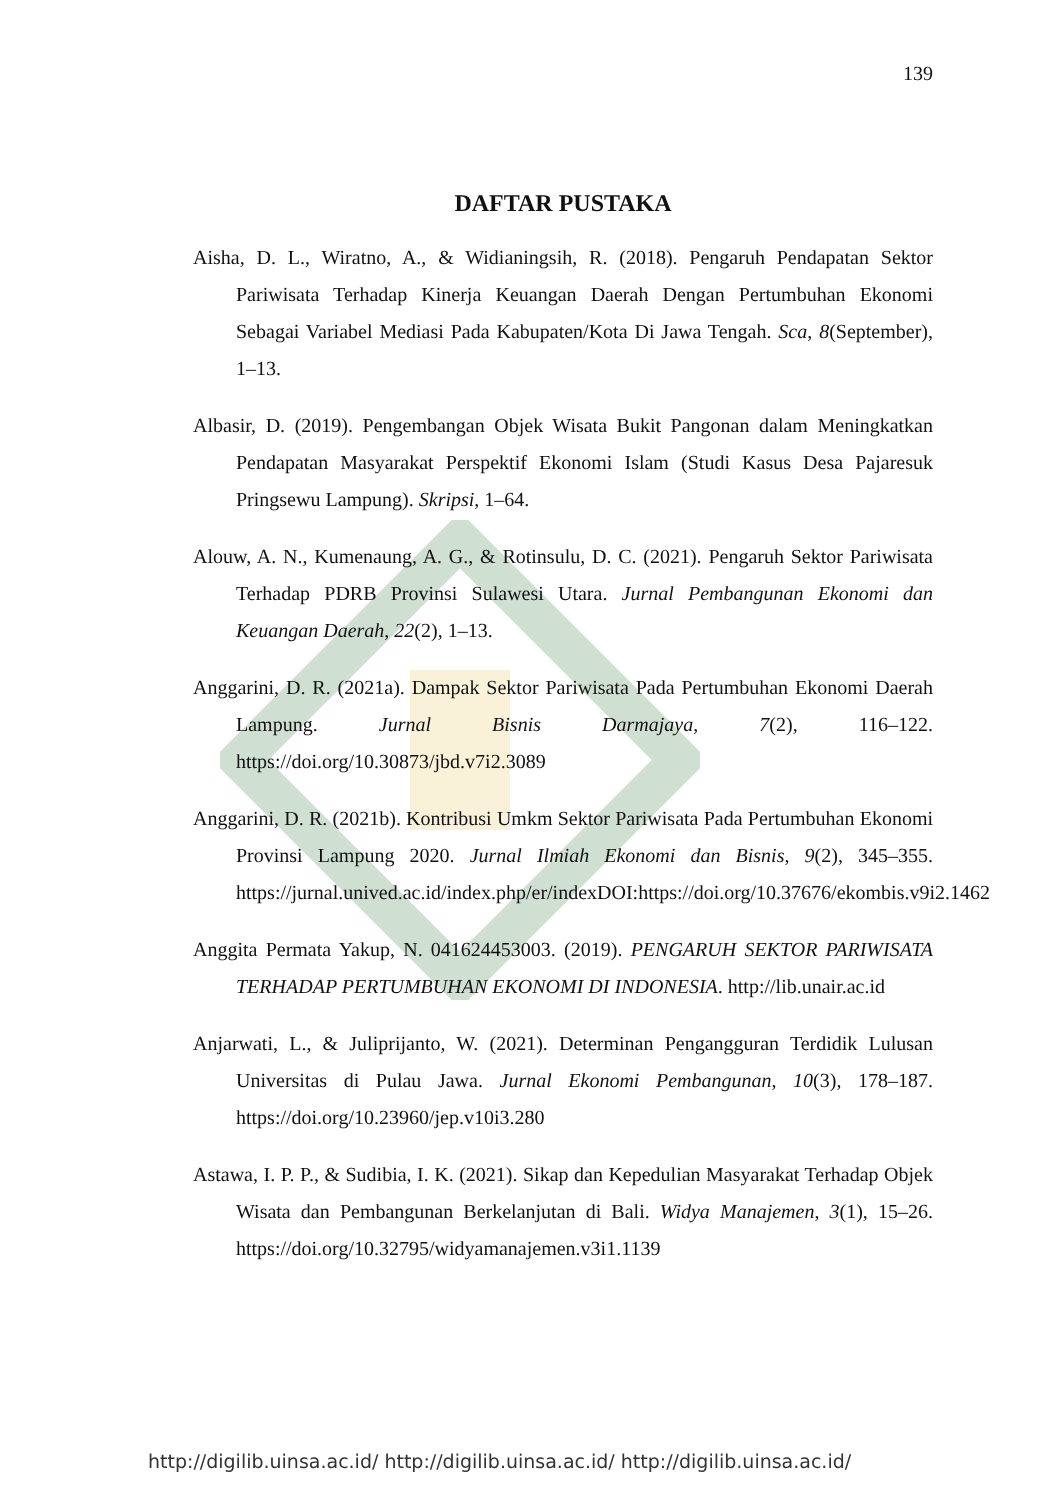139
DAFTAR PUSTAKA
Aisha, D. L., Wiratno, A., & Widianingsih, R. (2018). Pengaruh Pendapatan Sektor Pariwisata Terhadap Kinerja Keuangan Daerah Dengan Pertumbuhan Ekonomi Sebagai Variabel Mediasi Pada Kabupaten/Kota Di Jawa Tengah. Sca, 8(September), 1–13.
Albasir, D. (2019). Pengembangan Objek Wisata Bukit Pangonan dalam Meningkatkan Pendapatan Masyarakat Perspektif Ekonomi Islam (Studi Kasus Desa Pajaresuk Pringsewu Lampung). Skripsi, 1–64.
Alouw, A. N., Kumenaung, A. G., & Rotinsulu, D. C. (2021). Pengaruh Sektor Pariwisata Terhadap PDRB Provinsi Sulawesi Utara. Jurnal Pembangunan Ekonomi dan Keuangan Daerah, 22(2), 1–13.
Anggarini, D. R. (2021a). Dampak Sektor Pariwisata Pada Pertumbuhan Ekonomi Daerah Lampung. Jurnal Bisnis Darmajaya, 7(2), 116–122. https://doi.org/10.30873/jbd.v7i2.3089
Anggarini, D. R. (2021b). Kontribusi Umkm Sektor Pariwisata Pada Pertumbuhan Ekonomi Provinsi Lampung 2020. Jurnal Ilmiah Ekonomi dan Bisnis, 9(2), 345–355. https://jurnal.unived.ac.id/index.php/er/indexDOI:https://doi.org/10.37676/ekombis.v9i2.1462
Anggita Permata Yakup, N. 041624453003. (2019). PENGARUH SEKTOR PARIWISATA TERHADAP PERTUMBUHAN EKONOMI DI INDONESIA. http://lib.unair.ac.id
Anjarwati, L., & Juliprijanto, W. (2021). Determinan Pengangguran Terdidik Lulusan Universitas di Pulau Jawa. Jurnal Ekonomi Pembangunan, 10(3), 178–187. https://doi.org/10.23960/jep.v10i3.280
Astawa, I. P. P., & Sudibia, I. K. (2021). Sikap dan Kepedulian Masyarakat Terhadap Objek Wisata dan Pembangunan Berkelanjutan di Bali. Widya Manajemen, 3(1), 15–26. https://doi.org/10.32795/widyamanajemen.v3i1.1139
http://digilib.uinsa.ac.id/ http://digilib.uinsa.ac.id/ http://digilib.uinsa.ac.id/